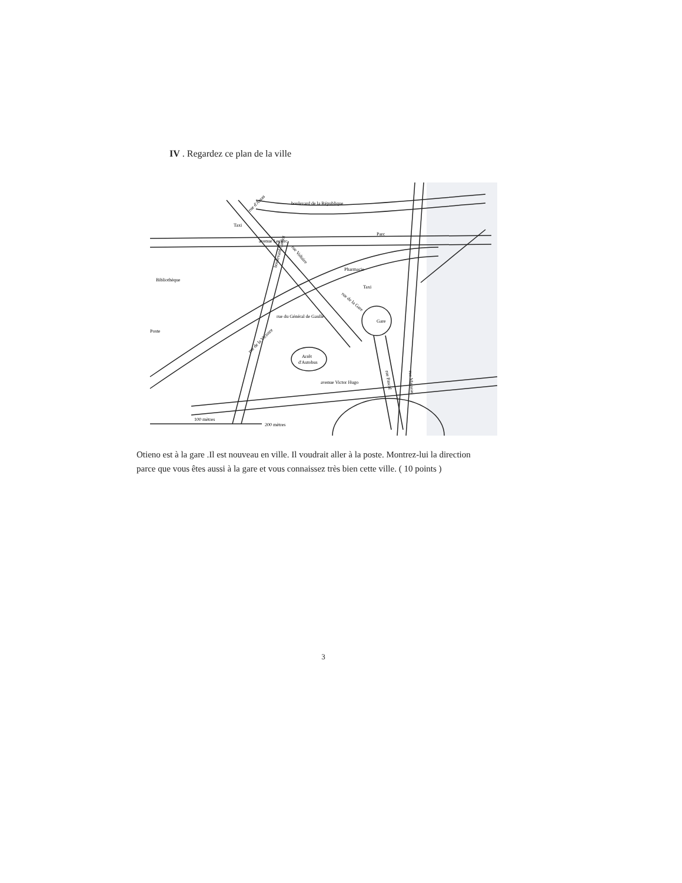IV . Regardez ce plan de la ville
boulevard de la République
Parc
avenue Leclerc
Bibliothèque
Pharmacie
Gare
rue du Général de Gaulle
Poste
Arrêt
d'Autobus
avenue Victor Hugo
rue d'Assas
boulevard Carnot
rue Voltaire
rue de la Gare
rue de la Victoire
rue Pascal
rue Masseau
100 mètres
200 mètres
Taxi
Taxi
Otieno est à la gare .Il est nouveau en ville. Il voudrait aller à la poste. Montrez-lui la direction parce que vous êtes aussi à la gare et vous connaissez très bien cette ville. ( 10 points )
3